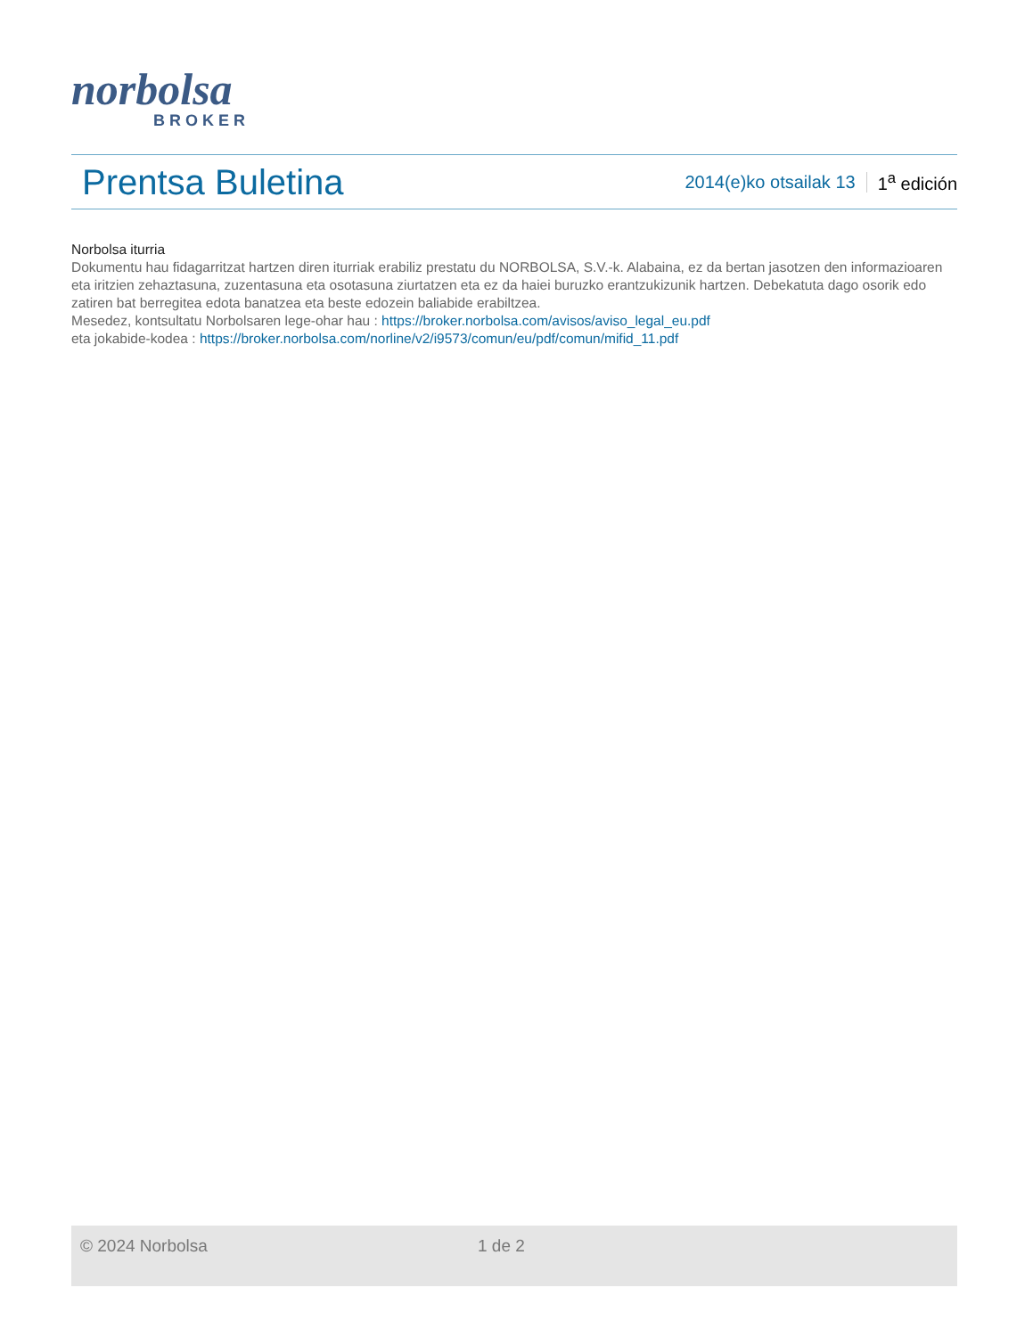norbolsa
BROKER
Prentsa Buletina
2014(e)ko otsailak 13 1<sup>a</sup> edición
Norbolsa iturria
Dokumentu hau fidagarritzat hartzen diren iturriak erabiliz prestatu du NORBOLSA, S.V.-k. Alabaina, ez da bertan jasotzen den informazioaren eta iritzien zehaztasuna, zuzentasuna eta osotasuna ziurtatzen eta ez da haiei buruzko erantzukizunik hartzen. Debekatuta dago osorik edo zatiren bat berregitea edota banatzea eta beste edozein baliabide erabiltzea.
Mesedez, kontsultatu Norbolsaren lege-ohar hau : https://broker.norbolsa.com/avisos/aviso_legal_eu.pdf
eta jokabide-kodea : https://broker.norbolsa.com/norline/v2/i9573/comun/eu/pdf/comun/mifid_11.pdf
© 2024 Norbolsa 1 de 2